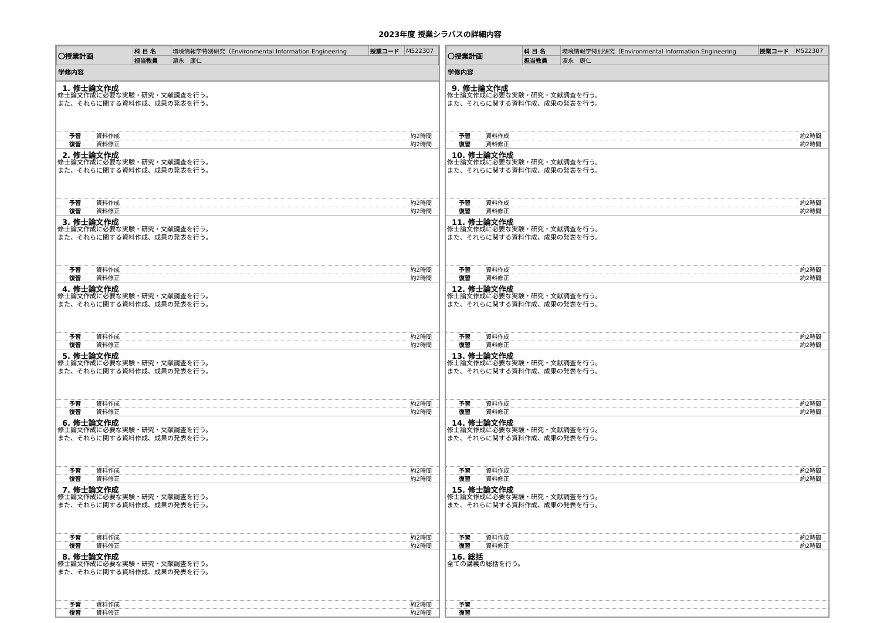2023年度 授業シラバスの詳細内容
| 〇授業計画 | 科 目 名 | 環境情報学特別研究（Environmental Information Engineering | 授業コード | M522307 |
| | 担当教員 | 濵永 康仁 | | |
学修内容
1. 修士論文作成
修士論文作成に必要な実験・研究・文献調査を行う。
また、それらに関する資料作成、成果の発表を行う。
予習 資料作成 約2時間
復習 資料修正 約2時間
2. 修士論文作成
修士論文作成に必要な実験・研究・文献調査を行う。
また、それらに関する資料作成、成果の発表を行う。
予習 資料作成 約2時間
復習 資料修正 約2時間
3. 修士論文作成
修士論文作成に必要な実験・研究・文献調査を行う。
また、それらに関する資料作成、成果の発表を行う。
予習 資料作成 約2時間
復習 資料修正 約2時間
4. 修士論文作成
修士論文作成に必要な実験・研究・文献調査を行う。
また、それらに関する資料作成、成果の発表を行う。
予習 資料作成 約2時間
復習 資料修正 約2時間
5. 修士論文作成
修士論文作成に必要な実験・研究・文献調査を行う。
また、それらに関する資料作成、成果の発表を行う。
予習 資料作成 約2時間
復習 資料修正 約2時間
6. 修士論文作成
修士論文作成に必要な実験・研究・文献調査を行う。
また、それらに関する資料作成、成果の発表を行う。
予習 資料作成 約2時間
復習 資料修正 約2時間
7. 修士論文作成
修士論文作成に必要な実験・研究・文献調査を行う。
また、それらに関する資料作成、成果の発表を行う。
予習 資料作成 約2時間
復習 資料修正 約2時間
8. 修士論文作成
修士論文作成に必要な実験・研究・文献調査を行う。
また、それらに関する資料作成、成果の発表を行う。
予習 資料作成 約2時間
復習 資料修正 約2時間
| 〇授業計画 | 科 目 名 | 環境情報学特別研究（Environmental Information Engineering | 授業コード | M522307 |
| | 担当教員 | 濵永 康仁 | | |
学修内容
9. 修士論文作成
修士論文作成に必要な実験・研究・文献調査を行う。
また、それらに関する資料作成、成果の発表を行う。
予習 資料作成 約2時間
復習 資料修正 約2時間
10. 修士論文作成
修士論文作成に必要な実験・研究・文献調査を行う。
また、それらに関する資料作成、成果の発表を行う。
予習 資料作成 約2時間
復習 資料修正 約2時間
11. 修士論文作成
修士論文作成に必要な実験・研究・文献調査を行う。
また、それらに関する資料作成、成果の発表を行う。
予習 資料作成 約2時間
復習 資料修正 約2時間
12. 修士論文作成
修士論文作成に必要な実験・研究・文献調査を行う。
また、それらに関する資料作成、成果の発表を行う。
予習 資料作成 約2時間
復習 資料修正 約2時間
13. 修士論文作成
修士論文作成に必要な実験・研究・文献調査を行う。
また、それらに関する資料作成、成果の発表を行う。
予習 資料作成 約2時間
復習 資料修正 約2時間
14. 修士論文作成
修士論文作成に必要な実験・研究・文献調査を行う。
また、それらに関する資料作成、成果の発表を行う。
予習 資料作成 約2時間
復習 資料修正 約2時間
15. 修士論文作成
修士論文作成に必要な実験・研究・文献調査を行う。
また、それらに関する資料作成、成果の発表を行う。
予習 資料作成 約2時間
復習 資料修正 約2時間
16. 総括
全ての講義の総括を行う。
予習
復習